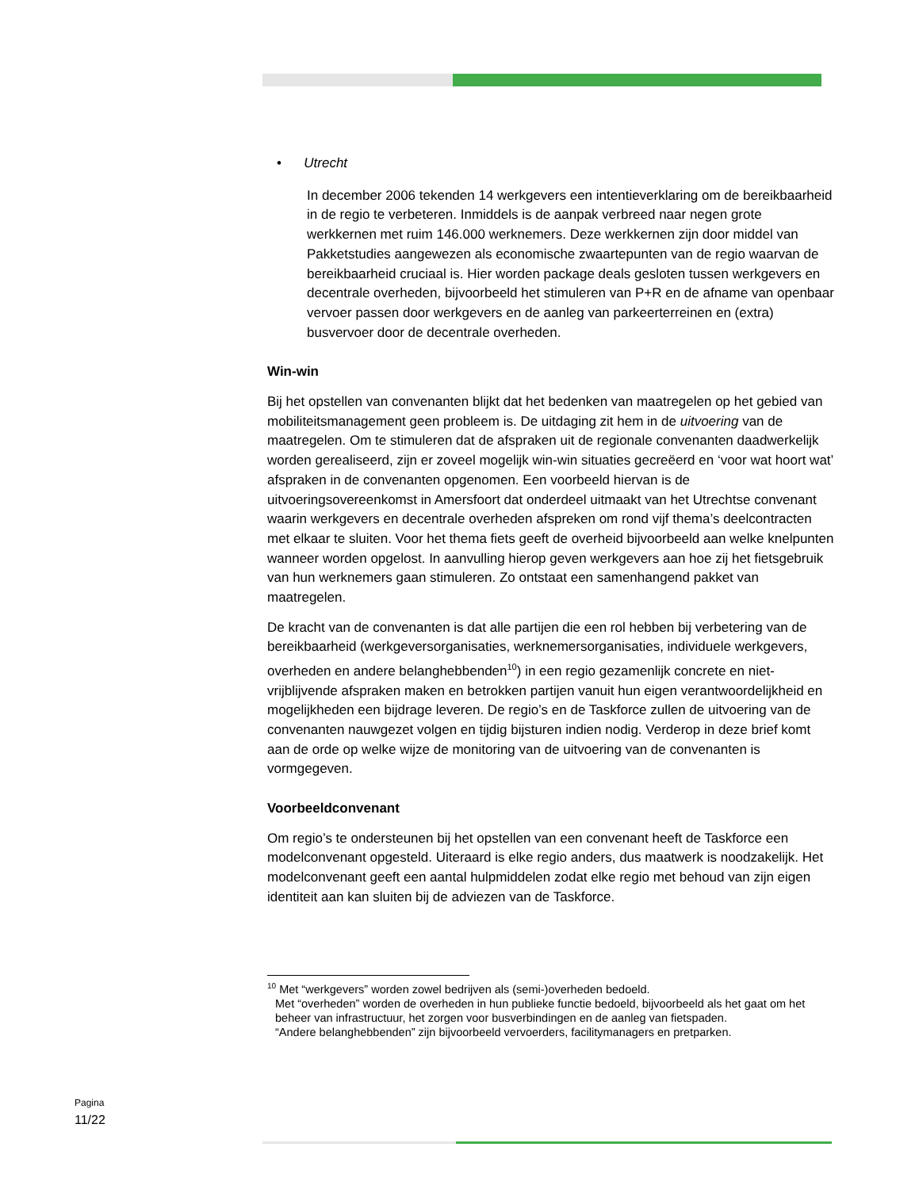• Utrecht
In december 2006 tekenden 14 werkgevers een intentieverklaring om de bereikbaarheid in de regio te verbeteren. Inmiddels is de aanpak verbreed naar negen grote werkkernen met ruim 146.000 werknemers. Deze werkkernen zijn door middel van Pakketstudies aangewezen als economische zwaartepunten van de regio waarvan de bereikbaarheid cruciaal is. Hier worden package deals gesloten tussen werkgevers en decentrale overheden, bijvoorbeeld het stimuleren van P+R en de afname van openbaar vervoer passen door werkgevers en de aanleg van parkeerterreinen en (extra) busvervoer door de decentrale overheden.
Win-win
Bij het opstellen van convenanten blijkt dat het bedenken van maatregelen op het gebied van mobiliteitsmanagement geen probleem is. De uitdaging zit hem in de uitvoering van de maatregelen. Om te stimuleren dat de afspraken uit de regionale convenanten daadwerkelijk worden gerealiseerd, zijn er zoveel mogelijk win-win situaties gecreëerd en ‘voor wat hoort wat’ afspraken in de convenanten opgenomen. Een voorbeeld hiervan is de uitvoeringsovereenkomst in Amersfoort dat onderdeel uitmaakt van het Utrechtse convenant waarin werkgevers en decentrale overheden afspreken om rond vijf thema’s deelcontracten met elkaar te sluiten. Voor het thema fiets geeft de overheid bijvoorbeeld aan welke knelpunten wanneer worden opgelost. In aanvulling hierop geven werkgevers aan hoe zij het fietsgebruik van hun werknemers gaan stimuleren. Zo ontstaat een samenhangend pakket van maatregelen.
De kracht van de convenanten is dat alle partijen die een rol hebben bij verbetering van de bereikbaarheid (werkgeversorganisaties, werknemersorganisaties, individuele werkgevers, overheden en andere belanghebbenden<sup>10</sup>) in een regio gezamenlijk concrete en niet-vrijblijvende afspraken maken en betrokken partijen vanuit hun eigen verantwoordelijkheid en mogelijkheden een bijdrage leveren. De regio’s en de Taskforce zullen de uitvoering van de convenanten nauwgezet volgen en tijdig bijsturen indien nodig. Verderop in deze brief komt aan de orde op welke wijze de monitoring van de uitvoering van de convenanten is vormgegeven.
Voorbeeldconvenant
Om regio’s te ondersteunen bij het opstellen van een convenant heeft de Taskforce een modelconvenant opgesteld. Uiteraard is elke regio anders, dus maatwerk is noodzakelijk. Het modelconvenant geeft een aantal hulpmiddelen zodat elke regio met behoud van zijn eigen identiteit aan kan sluiten bij de adviezen van de Taskforce.
<sup>10</sup> Met “werkgevers” worden zowel bedrijven als (semi-)overheden bedoeld.
Met “overheden” worden de overheden in hun publieke functie bedoeld, bijvoorbeeld als het gaat om het beheer van infrastructuur, het zorgen voor busverbindingen en de aanleg van fietspaden.
“Andere belanghebbenden” zijn bijvoorbeeld vervoerders, facilitymanagers en pretparken.
Pagina
11/22